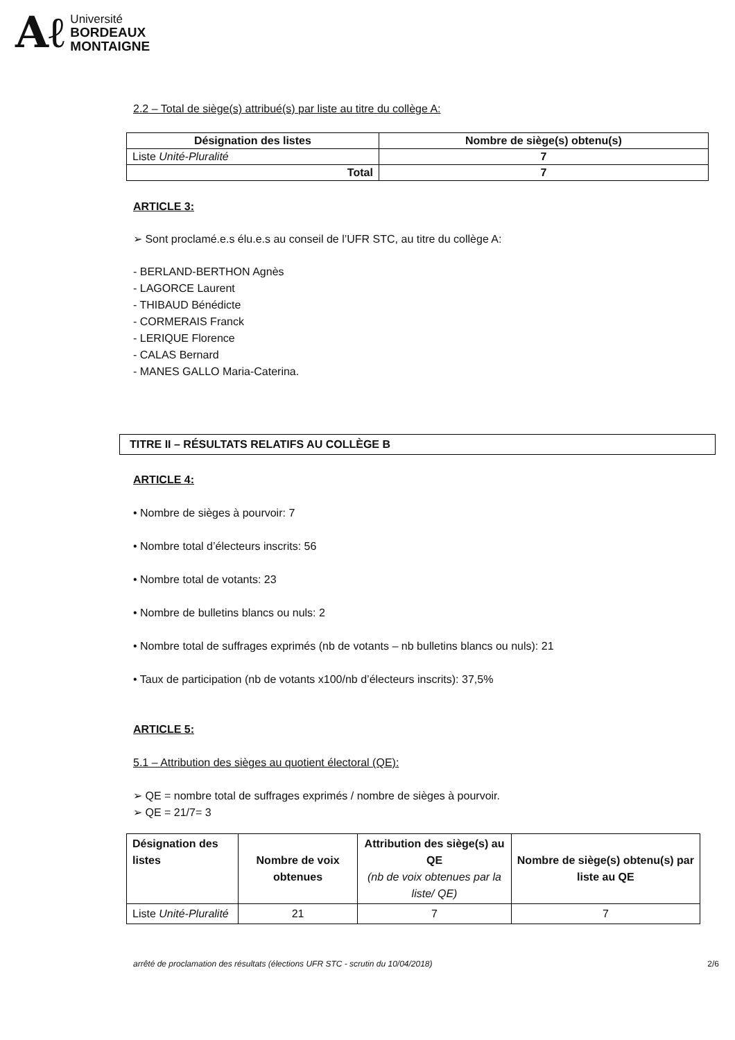Aℓ
Université
BORDEAUX
MONTAIGNE
2.2 – Total de siège(s) attribué(s) par liste au titre du collège A:
| Désignation des listes | Nombre de siège(s) obtenu(s) |
| --- | --- |
| Liste Unité-Pluralité | 7 |
| Total | 7 |
ARTICLE 3:
➢ Sont proclamé.e.s élu.e.s au conseil de l’UFR STC, au titre du collège A:
- BERLAND-BERTHON Agnès
- LAGORCE Laurent
- THIBAUD Bénédicte
- CORMERAIS Franck
- LERIQUE Florence
- CALAS Bernard
- MANES GALLO Maria-Caterina.
TITRE II – RÉSULTATS RELATIFS AU COLLÈGE B
ARTICLE 4:
• Nombre de sièges à pourvoir: 7
• Nombre total d’électeurs inscrits: 56
• Nombre total de votants: 23
• Nombre de bulletins blancs ou nuls: 2
• Nombre total de suffrages exprimés (nb de votants – nb bulletins blancs ou nuls): 21
• Taux de participation (nb de votants x100/nb d’électeurs inscrits): 37,5%
ARTICLE 5:
5.1 – Attribution des sièges au quotient électoral (QE):
➢ QE = nombre total de suffrages exprimés / nombre de sièges à pourvoir.
➢ QE = 21/7= 3
| Désignation des listes | Nombre de voix obtenues | Attribution des siège(s) au QE (nb de voix obtenues par la liste/ QE) | Nombre de siège(s) obtenu(s) par liste au QE |
| --- | --- | --- | --- |
| Liste Unité-Pluralité | 21 | 7 | 7 |
arrêté de proclamation des résultats (élections UFR STC - scrutin du 10/04/2018) 2/6